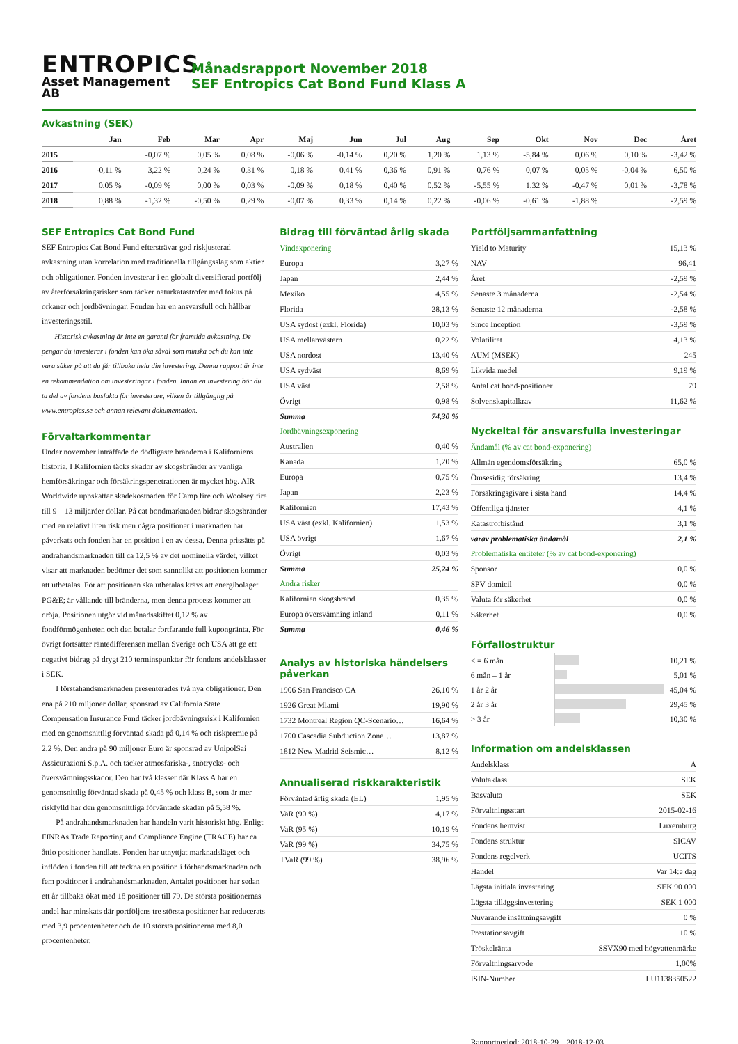ENTROPICS
Asset Management AB
Månadsrapport November 2018
SEF Entropics Cat Bond Fund Klass A
Avkastning (SEK)
| | Jan | Feb | Mar | Apr | Maj | Jun | Jul | Aug | Sep | Okt | Nov | Dec | Året |
| --- | --- | --- | --- | --- | --- | --- | --- | --- | --- | --- | --- | --- | --- |
| 2015 | | -0,07 % | 0,05 % | 0,08 % | -0,06 % | -0,14 % | 0,20 % | 1,20 % | 1,13 % | -5,84 % | 0,06 % | 0,10 % | -3,42 % |
| 2016 | -0,11 % | 3,22 % | 0,24 % | 0,31 % | 0,18 % | 0,41 % | 0,36 % | 0,91 % | 0,76 % | 0,07 % | 0,05 % | -0,04 % | 6,50 % |
| 2017 | 0,05 % | -0,09 % | 0,00 % | 0,03 % | -0,09 % | 0,18 % | 0,40 % | 0,52 % | -5,55 % | 1,32 % | -0,47 % | 0,01 % | -3,78 % |
| 2018 | 0,88 % | -1,32 % | -0,50 % | 0,29 % | -0,07 % | 0,33 % | 0,14 % | 0,22 % | -0,06 % | -0,61 % | -1,88 % | | -2,59 % |
SEF Entropics Cat Bond Fund
SEF Entropics Cat Bond Fund eftersträvar god riskjusterad avkastning utan korrelation med traditionella tillgångsslag som aktier och obligationer. Fonden investerar i en globalt diversifierad portfölj av återförsäkringsrisker som täcker naturkatastrofer med fokus på orkaner och jordbävningar. Fonden har en ansvarsfull och hållbar investeringsstil.
Historisk avkastning är inte en garanti för framtida avkastning. De pengar du investerar i fonden kan öka såväl som minska och du kan inte vara säker på att du får tillbaka hela din investering. Denna rapport är inte en rekommendation om investeringar i fonden. Innan en investering bör du ta del av fondens basfakta för investerare, vilken är tillgänglig på www.entropics.se och annan relevant dokumentation.
Förvaltarkommentar
Under november inträffade de dödligaste bränderna i Kaliforniens historia. I Kalifornien täcks skador av skogsbränder av vanliga hemförsäkringar och försäkringspenetrationen är mycket hög. AIR Worldwide uppskattar skadekostnaden för Camp fire och Woolsey fire till 9 – 13 miljarder dollar. På cat bondmarknaden bidrar skogsbränder med en relativt liten risk men några positioner i marknaden har påverkats och fonden har en position i en av dessa. Denna prissätts på andrahandsmarknaden till ca 12,5 % av det nominella värdet, vilket visar att marknaden bedömer det som sannolikt att positionen kommer att utbetalas. För att positionen ska utbetalas krävs att energibolaget PG&E; är vållande till bränderna, men denna process kommer att dröja. Positionen utgör vid månadsskiftet 0,12 % av fondförmögenheten och den betalar fortfarande full kupongränta. För övrigt fortsätter räntedifferensen mellan Sverige och USA att ge ett negativt bidrag på drygt 210 terminspunkter för fondens andelsklasser i SEK.
I förstahandsmarknaden presenterades två nya obligationer. Den ena på 210 miljoner dollar, sponsrad av California State Compensation Insurance Fund täcker jordbävningsrisk i Kalifornien med en genomsnittlig förväntad skada på 0,14 % och riskpremie på 2,2 %. Den andra på 90 miljoner Euro är sponsrad av UnipolSai Assicurazioni S.p.A. och täcker atmosfäriska-, snötrycks- och översvämningsskador. Den har två klasser där Klass A har en genomsnittlig förväntad skada på 0,45 % och klass B, som är mer riskfylld har den genomsnittliga förväntade skadan på 5,58 %.
På andrahandsmarknaden har handeln varit historiskt hög. Enligt FINRAs Trade Reporting and Compliance Engine (TRACE) har ca åttio positioner handlats. Fonden har utnyttjat marknadsläget och inflöden i fonden till att teckna en position i förhandsmarknaden och fem positioner i andrahandsmarknaden. Antalet positioner har sedan ett år tillbaka ökat med 18 positioner till 79. De största positionernas andel har minskats där portföljens tre största positioner har reducerats med 3,9 procentenheter och de 10 största positionerna med 8,0 procentenheter.
Bidrag till förväntad årlig skada
| Vindexponering | |
| Europa | 3,27 % |
| Japan | 2,44 % |
| Mexiko | 4,55 % |
| Florida | 28,13 % |
| USA sydost (exkl. Florida) | 10,03 % |
| USA mellanvästern | 0,22 % |
| USA nordost | 13,40 % |
| USA sydväst | 8,69 % |
| USA väst | 2,58 % |
| Övrigt | 0,98 % |
| Summa | 74,30 % |
| Jordbävningsexponering | |
| Australien | 0,40 % |
| Kanada | 1,20 % |
| Europa | 0,75 % |
| Japan | 2,23 % |
| Kalifornien | 17,43 % |
| USA väst (exkl. Kalifornien) | 1,53 % |
| USA övrigt | 1,67 % |
| Övrigt | 0,03 % |
| Summa | 25,24 % |
| Andra risker | |
| Kalifornien skogsbrand | 0,35 % |
| Europa översvämning inland | 0,11 % |
| Summa | 0,46 % |
Analys av historiska händelsers påverkan
| 1906 San Francisco CA | 26,10 % |
| 1926 Great Miami | 19,90 % |
| 1732 Montreal Region QC-Scenario… | 16,64 % |
| 1700 Cascadia Subduction Zone… | 13,87 % |
| 1812 New Madrid Seismic… | 8,12 % |
Annualiserad riskkarakteristik
| Förväntad årlig skada (EL) | 1,95 % |
| VaR (90 %) | 4,17 % |
| VaR (95 %) | 10,19 % |
| VaR (99 %) | 34,75 % |
| TVaR (99 %) | 38,96 % |
Portföljsammanfattning
| Yield to Maturity | 15,13 % |
| NAV | 96,41 |
| Året | -2,59 % |
| Senaste 3 månaderna | -2,54 % |
| Senaste 12 månaderna | -2,58 % |
| Since Inception | -3,59 % |
| Volatilitet | 4,13 % |
| AUM (MSEK) | 245 |
| Likvida medel | 9,19 % |
| Antal cat bond-positioner | 79 |
| Solvenskapitalkrav | 11,62 % |
Nyckeltal för ansvarsfulla investeringar
| Ändamål (% av cat bond-exponering) | |
| Allmän egendomsförsäkring | 65,0 % |
| Ömsesidig försäkring | 13,4 % |
| Försäkringsgivare i sista hand | 14,4 % |
| Offentliga tjänster | 4,1 % |
| Katastrofbistånd | 3,1 % |
| varav problematiska ändamål | 2,1 % |
| Problematiska entiteter (% av cat bond-exponering) | |
| Sponsor | 0,0 % |
| SPV domicil | 0,0 % |
| Valuta för säkerhet | 0,0 % |
| Säkerhet | 0,0 % |
Förfallostruktur
| < = 6 mån | | 10,21 % |
| 6 mån – 1 år | | 5,01 % |
| 1 år 2 år | | 45,04 % |
| 2 år 3 år | | 29,45 % |
| > 3 år | | 10,30 % |
Information om andelsklassen
| Andelsklass | A |
| Valutaklass | SEK |
| Basvaluta | SEK |
| Förvaltningsstart | 2015-02-16 |
| Fondens hemvist | Luxemburg |
| Fondens struktur | SICAV |
| Fondens regelverk | UCITS |
| Handel | Var 14:e dag |
| Lägsta initiala investering | SEK 90 000 |
| Lägsta tilläggsinvestering | SEK 1 000 |
| Nuvarande insättningsavgift | 0 % |
| Prestationsavgift | 10 % |
| Tröskelränta | SSVX90 med högvattenmärke |
| Förvaltningsarvode | 1,00% |
| ISIN-Number | LU1138350522 |
Rapportperiod: 2018-10-29 – 2018-12-03